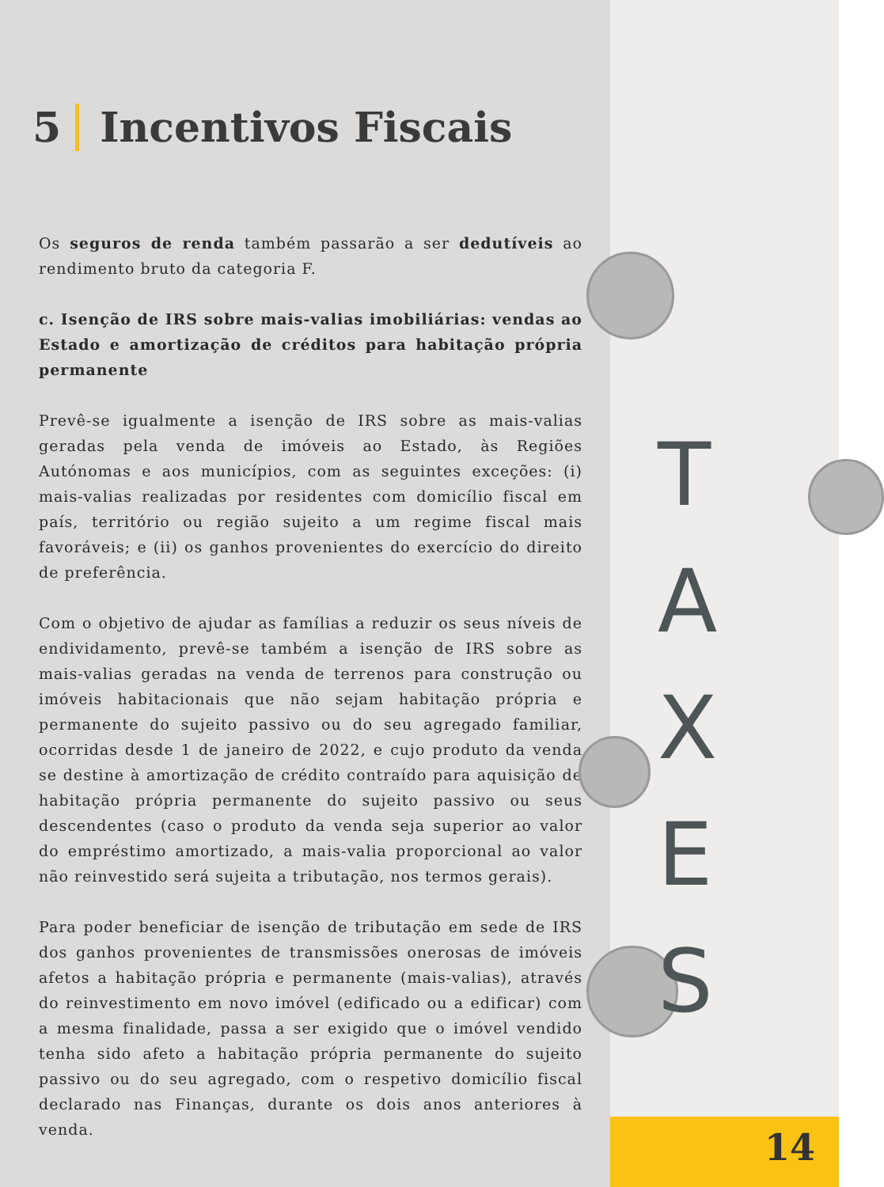5 Incentivos Fiscais
Os seguros de renda também passarão a ser dedutíveis ao rendimento bruto da categoria F.
c. Isenção de IRS sobre mais-valias imobiliárias: vendas ao Estado e amortização de créditos para habitação própria permanente
Prevê-se igualmente a isenção de IRS sobre as mais-valias geradas pela venda de imóveis ao Estado, às Regiões Autónomas e aos municípios, com as seguintes exceções: (i) mais-valias realizadas por residentes com domicílio fiscal em país, território ou região sujeito a um regime fiscal mais favoráveis; e (ii) os ganhos provenientes do exercício do direito de preferência.
Com o objetivo de ajudar as famílias a reduzir os seus níveis de endividamento, prevê-se também a isenção de IRS sobre as mais-valias geradas na venda de terrenos para construção ou imóveis habitacionais que não sejam habitação própria e permanente do sujeito passivo ou do seu agregado familiar, ocorridas desde 1 de janeiro de 2022, e cujo produto da venda se destine à amortização de crédito contraído para aquisição de habitação própria permanente do sujeito passivo ou seus descendentes (caso o produto da venda seja superior ao valor do empréstimo amortizado, a mais-valia proporcional ao valor não reinvestido será sujeita a tributação, nos termos gerais).
Para poder beneficiar de isenção de tributação em sede de IRS dos ganhos provenientes de transmissões onerosas de imóveis afetos a habitação própria e permanente (mais-valias), através do reinvestimento em novo imóvel (edificado ou a edificar) com a mesma finalidade, passa a ser exigido que o imóvel vendido tenha sido afeto a habitação própria permanente do sujeito passivo ou do seu agregado, com o respetivo domicílio fiscal declarado nas Finanças, durante os dois anos anteriores à venda.
T
A
X
E
S
14